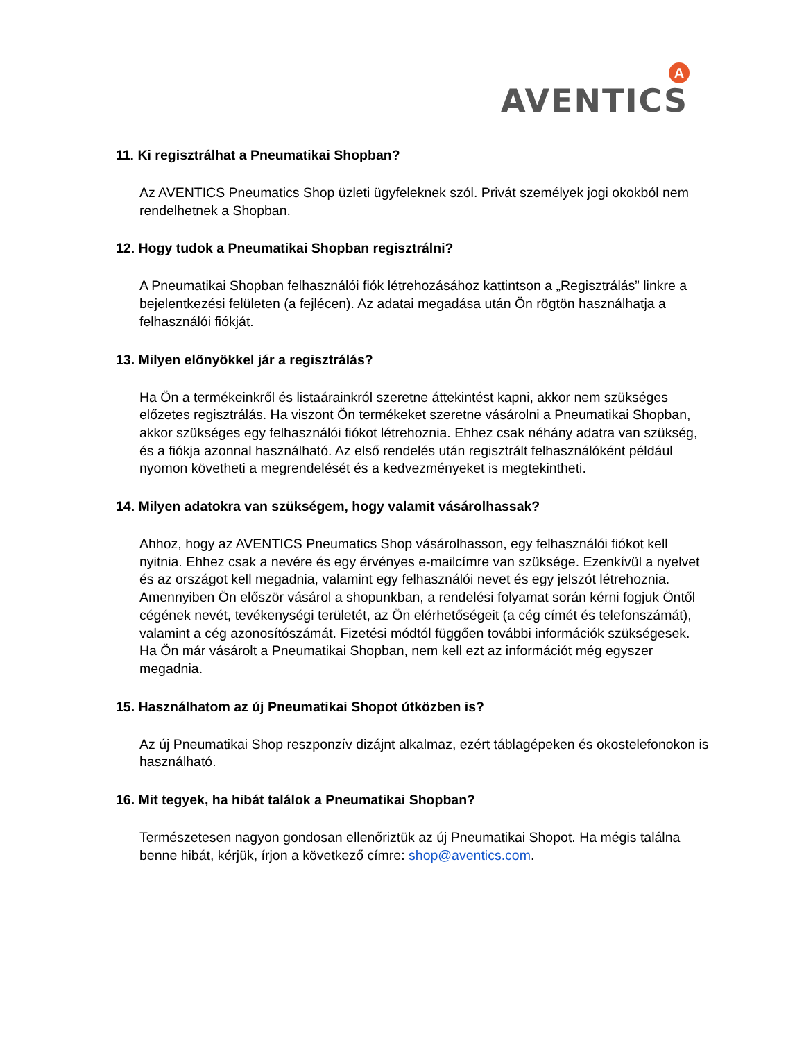AVENTICS
A
11. Ki regisztrálhat a Pneumatikai Shopban?
Az AVENTICS Pneumatics Shop üzleti ügyfeleknek szól. Privát személyek jogi okokból nem rendelhetnek a Shopban.
12. Hogy tudok a Pneumatikai Shopban regisztrálni?
A Pneumatikai Shopban felhasználói fiók létrehozásához kattintson a „Regisztrálás” linkre a bejelentkezési felületen (a fejlécen). Az adatai megadása után Ön rögtön használhatja a felhasználói fiókját.
13. Milyen előnyökkel jár a regisztrálás?
Ha Ön a termékeinkről és listaárainkról szeretne áttekintést kapni, akkor nem szükséges előzetes regisztrálás. Ha viszont Ön termékeket szeretne vásárolni a Pneumatikai Shopban, akkor szükséges egy felhasználói fiókot létrehoznia. Ehhez csak néhány adatra van szükség, és a fiókja azonnal használható. Az első rendelés után regisztrált felhasználóként például nyomon követheti a megrendelését és a kedvezményeket is megtekintheti.
14. Milyen adatokra van szükségem, hogy valamit vásárolhassak?
Ahhoz, hogy az AVENTICS Pneumatics Shop vásárolhasson, egy felhasználói fiókot kell nyitnia. Ehhez csak a nevére és egy érvényes e-mailcímre van szüksége. Ezenkívül a nyelvet és az országot kell megadnia, valamint egy felhasználói nevet és egy jelszót létrehoznia.
Amennyiben Ön először vásárol a shopunkban, a rendelési folyamat során kérni fogjuk Öntől cégének nevét, tevékenységi területét, az Ön elérhetőségeit (a cég címét és telefonszámát), valamint a cég azonosítószámát. Fizetési módtól függően további információk szükségesek.
Ha Ön már vásárolt a Pneumatikai Shopban, nem kell ezt az információt még egyszer megadnia.
15. Használhatom az új Pneumatikai Shopot útközben is?
Az új Pneumatikai Shop reszponzív dizájnt alkalmaz, ezért táblagépeken és okostelefonokon is használható.
16. Mit tegyek, ha hibát találok a Pneumatikai Shopban?
Természetesen nagyon gondosan ellenőriztük az új Pneumatikai Shopot. Ha mégis találna benne hibát, kérjük, írjon a következő címre: shop@aventics.com.